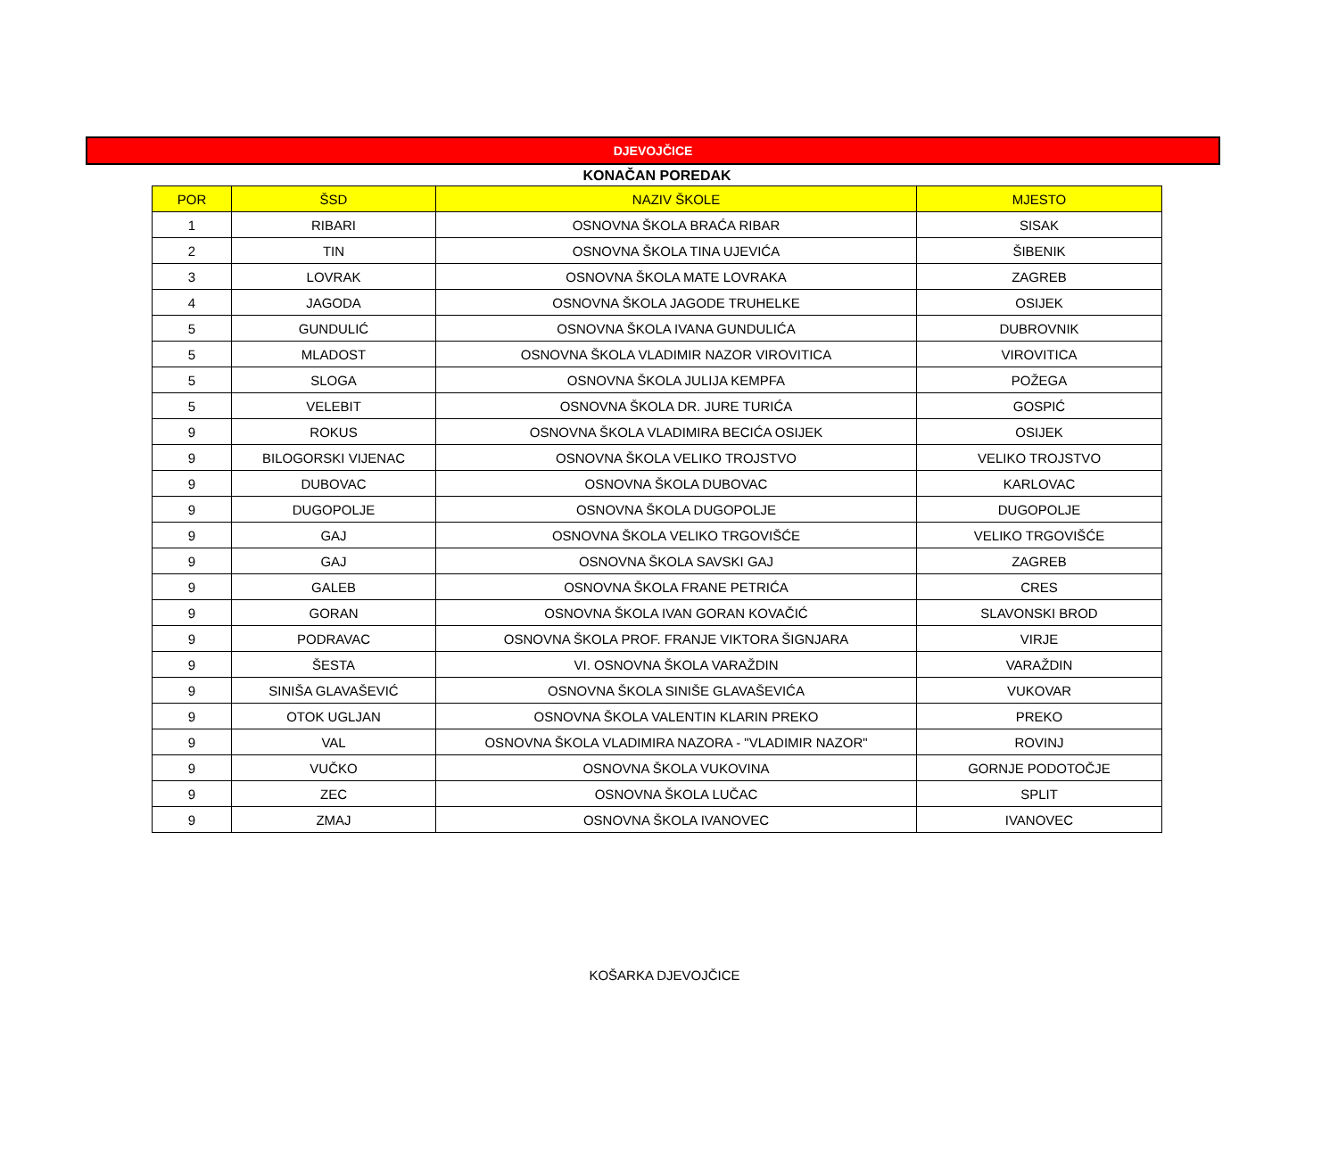DJEVOJČICE
KONAČAN POREDAK
| POR | ŠSD | NAZIV ŠKOLE | MJESTO |
| --- | --- | --- | --- |
| 1 | RIBARI | OSNOVNA ŠKOLA BRAĆA RIBAR | SISAK |
| 2 | TIN | OSNOVNA ŠKOLA TINA UJEVIĆA | ŠIBENIK |
| 3 | LOVRAK | OSNOVNA ŠKOLA MATE LOVRAKA | ZAGREB |
| 4 | JAGODA | OSNOVNA ŠKOLA JAGODE TRUHELKE | OSIJEK |
| 5 | GUNDULIĆ | OSNOVNA ŠKOLA IVANA GUNDULIĆA | DUBROVNIK |
| 5 | MLADOST | OSNOVNA ŠKOLA VLADIMIR NAZOR VIROVITICA | VIROVITICA |
| 5 | SLOGA | OSNOVNA ŠKOLA JULIJA KEMPFA | POŽEGA |
| 5 | VELEBIT | OSNOVNA ŠKOLA DR. JURE TURIĆA | GOSPIĆ |
| 9 | ROKUS | OSNOVNA ŠKOLA VLADIMIRA BECIĆA OSIJEK | OSIJEK |
| 9 | BILOGORSKI VIJENAC | OSNOVNA ŠKOLA VELIKO TROJSTVO | VELIKO TROJSTVO |
| 9 | DUBOVAC | OSNOVNA ŠKOLA DUBOVAC | KARLOVAC |
| 9 | DUGOPOLJE | OSNOVNA ŠKOLA DUGOPOLJE | DUGOPOLJE |
| 9 | GAJ | OSNOVNA ŠKOLA VELIKO TRGOVIŠĆE | VELIKO TRGOVIŠĆE |
| 9 | GAJ | OSNOVNA ŠKOLA SAVSKI GAJ | ZAGREB |
| 9 | GALEB | OSNOVNA ŠKOLA FRANE PETRIĆA | CRES |
| 9 | GORAN | OSNOVNA ŠKOLA IVAN GORAN KOVAČIĆ | SLAVONSKI BROD |
| 9 | PODRAVAC | OSNOVNA ŠKOLA PROF. FRANJE VIKTORA ŠIGNJARA | VIRJE |
| 9 | ŠESTA | VI. OSNOVNA ŠKOLA VARAŽDIN | VARAŽDIN |
| 9 | SINIŠA GLAVAŠEVIĆ | OSNOVNA ŠKOLA SINIŠE GLAVAŠEVIĆA | VUKOVAR |
| 9 | OTOK UGLJAN | OSNOVNA ŠKOLA VALENTIN KLARIN PREKO | PREKO |
| 9 | VAL | OSNOVNA ŠKOLA VLADIMIRA NAZORA - "VLADIMIR NAZOR" | ROVINJ |
| 9 | VUČKO | OSNOVNA ŠKOLA VUKOVINA | GORNJE PODOTOČJE |
| 9 | ZEC | OSNOVNA ŠKOLA LUČAC | SPLIT |
| 9 | ZMAJ | OSNOVNA ŠKOLA IVANOVEC | IVANOVEC |
KOŠARKA DJEVOJČICE